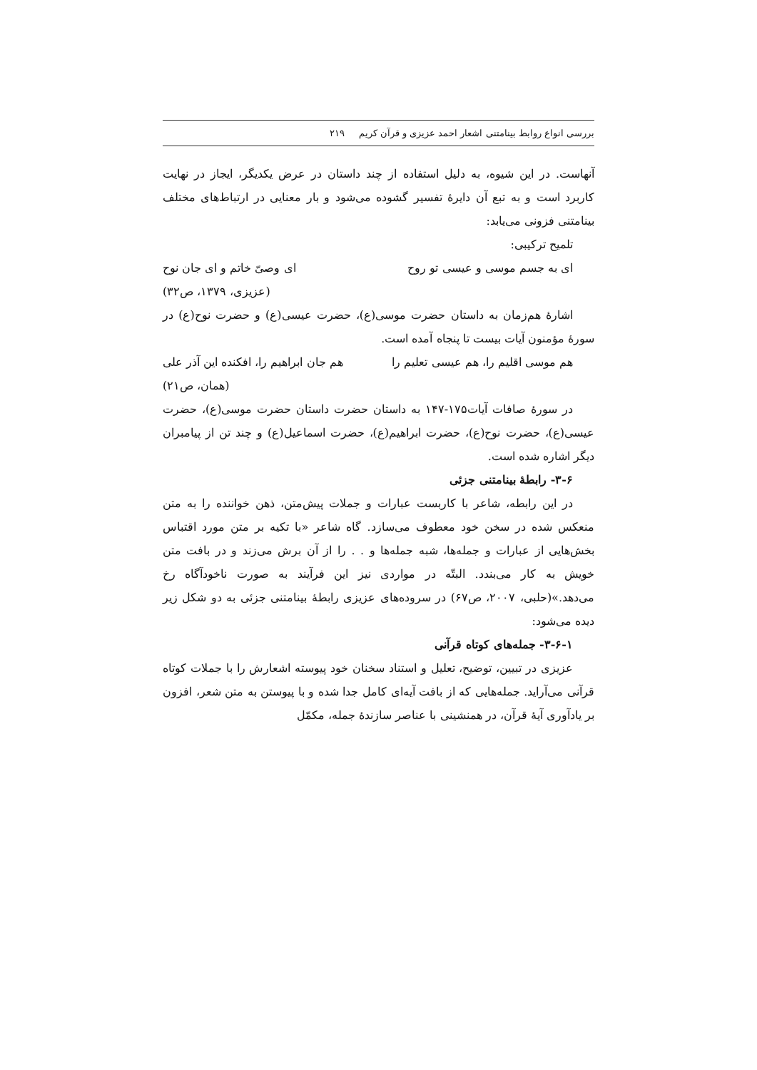بررسی انواع روابط بینامتنی اشعار احمد عزیزی و قرآن کریم ۲۱۹
آنهاست. در این شیوه، به دلیل استفاده از چند داستان در عرض یکدیگر، ایجاز در نهایت کاربرد است و به تبع آن دایرهٔ تفسیر گشوده می‌شود و بار معنایی در ارتباط‌های مختلف بینامتنی فزونی می‌یابد:
تلمیح ترکیبی:
ای به جسم موسی و عیسی تو روح ای وصیّ خاتم و ای جان نوح
(عزیزی، ۱۳۷۹، ص۳۲)
اشارهٔ هم‌زمان به داستان حضرت موسی(ع)، حضرت عیسی(ع) و حضرت نوح(ع) در سورهٔ مؤمنون آیات بیست تا پنجاه آمده است.
هم موسی اقلیم را، هم عیسی تعلیم را هم جان ابراهیم را، افکنده این آذر علی
(همان، ص۲۱)
در سورهٔ صافات آیات۱۷۵-۱۴۷ به داستان حضرت داستان حضرت موسی(ع)، حضرت عیسی(ع)، حضرت نوح(ع)، حضرت ابراهیم(ع)، حضرت اسماعیل(ع) و چند تن از پیامبران دیگر اشاره شده است.
۳-۶- رابطهٔ بینامتنی جزئی
در این رابطه، شاعر با کاربست عبارات و جملات پیش‌متن، ذهن خواننده را به متن منعکس شده در سخن خود معطوف می‌سازد. گاه شاعر «با تکیه بر متن مورد اقتباس بخش‌هایی از عبارات و جمله‌ها، شبه جمله‌ها و . . را از آن برش می‌زند و در بافت متن خویش به کار می‌بندد. البتّه در مواردی نیز این فرآیند به صورت ناخودآگاه رخ می‌دهد.»(حلبی، ۲۰۰۷، ص۶۷) در سروده‌های عزیزی رابطهٔ بینامتنی جزئی به دو شکل زیر دیده می‌شود:
۳-۶-۱- جمله‌های کوتاه قرآنی
عزیزی در تبیین، توضیح، تعلیل و استناد سخنان خود پیوسته اشعارش را با جملات کوتاه قرآنی می‌آراید. جمله‌هایی که از بافت آیه‌ای کامل جدا شده و با پیوستن به متن شعر، افزون بر یادآوری آیهٔ قرآن، در همنشینی با عناصر سازندهٔ جمله، مکمّل